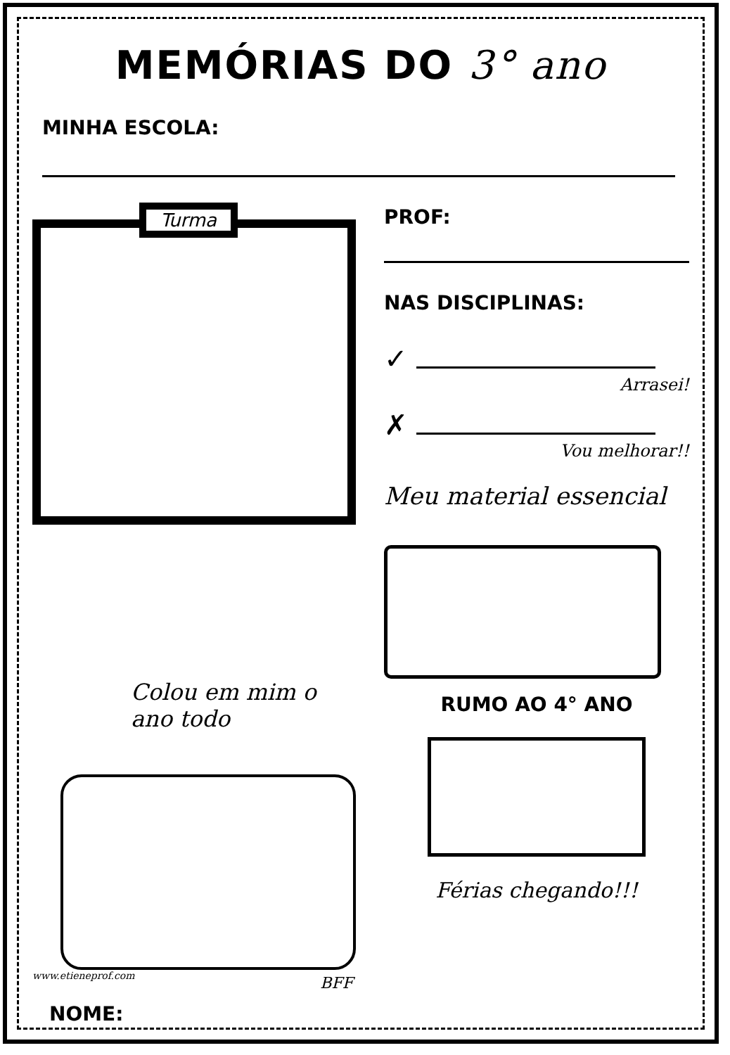MEMÓRIAS DO 3° ano
MINHA ESCOLA:
Turma
PROF:
NAS DISCIPLINAS:
✓
Arrasei!
✗
Vou melhorar!!
Meu material essencial
Colou em mim o
ano todo
BFF
www.etieneprof.com
RUMO AO 4° ANO
Férias chegando!!!
NOME: